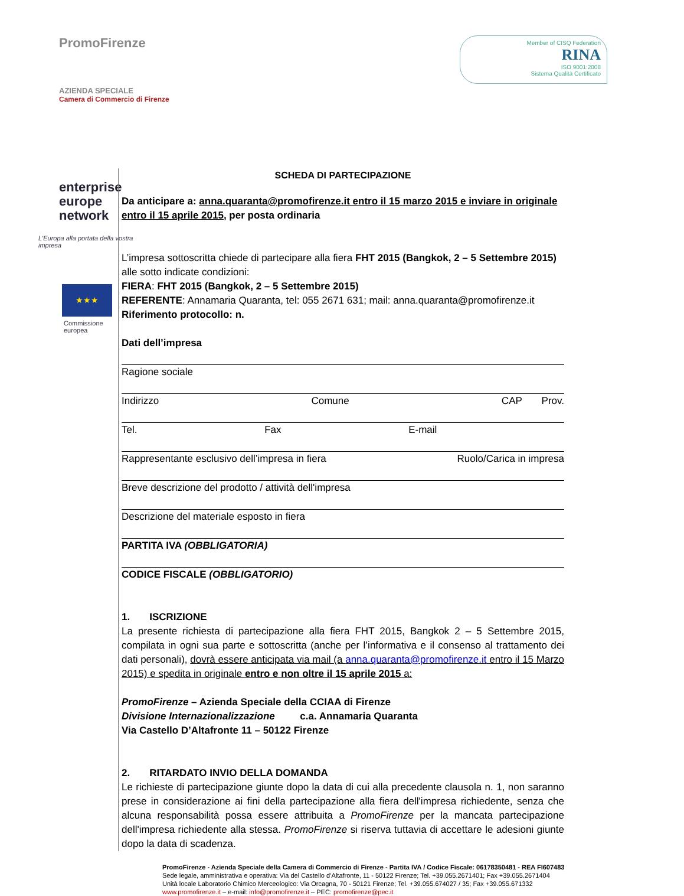PromoFirenze
AZIENDA SPECIALE
Camera di Commercio di Firenze
Member of CISQ Federation
RINA
ISO 9001:2008
Sistema Qualità Certificato
enterprise
europe
network
L'Europa alla portata della vostra impresa
★★★
Commissione
europea
SCHEDA DI PARTECIPAZIONE
Da anticipare a: anna.quaranta@promofirenze.it entro il 15 marzo 2015 e inviare in originale entro il 15 aprile 2015, per posta ordinaria
L’impresa sottoscritta chiede di partecipare alla fiera FHT 2015 (Bangkok, 2 – 5 Settembre 2015) alle sotto indicate condizioni:
FIERA: FHT 2015 (Bangkok, 2 – 5 Settembre 2015)
REFERENTE: Annamaria Quaranta, tel: 055 2671 631; mail: anna.quaranta@promofirenze.it
Riferimento protocollo: n.
Dati dell’impresa
Ragione sociale
Indirizzo Comune CAP Prov.
Tel. Fax E-mail
Rappresentante esclusivo dell’impresa in fiera Ruolo/Carica in impresa
Breve descrizione del prodotto / attività dell'impresa
Descrizione del materiale esposto in fiera
PARTITA IVA (OBBLIGATORIA)
CODICE FISCALE (OBBLIGATORIO)
1. ISCRIZIONE
La presente richiesta di partecipazione alla fiera FHT 2015, Bangkok 2 – 5 Settembre 2015, compilata in ogni sua parte e sottoscritta (anche per l’informativa e il consenso al trattamento dei dati personali), dovrà essere anticipata via mail (a anna.quaranta@promofirenze.it entro il 15 Marzo 2015) e spedita in originale entro e non oltre il 15 aprile 2015 a:
PromoFirenze – Azienda Speciale della CCIAA di Firenze
Divisione Internazionalizzazione c.a. Annamaria Quaranta
Via Castello D’Altafronte 11 – 50122 Firenze
2. RITARDATO INVIO DELLA DOMANDA
Le richieste di partecipazione giunte dopo la data di cui alla precedente clausola n. 1, non saranno prese in considerazione ai fini della partecipazione alla fiera dell'impresa richiedente, senza che alcuna responsabilità possa essere attribuita a PromoFirenze per la mancata partecipazione dell'impresa richiedente alla stessa. PromoFirenze si riserva tuttavia di accettare le adesioni giunte dopo la data di scadenza.
PromoFirenze - Azienda Speciale della Camera di Commercio di Firenze - Partita IVA / Codice Fiscale: 06178350481 - REA FI607483
Sede legale, amministrativa e operativa: Via del Castello d’Altafronte, 11 - 50122 Firenze; Tel. +39.055.2671401; Fax +39.055.2671404
Unità locale Laboratorio Chimico Merceologico: Via Orcagna, 70 - 50121 Firenze; Tel. +39.055.674027 / 35; Fax +39.055.671332
www.promofirenze.it – e-mail: info@promofirenze.it – PEC: promofirenze@pec.it